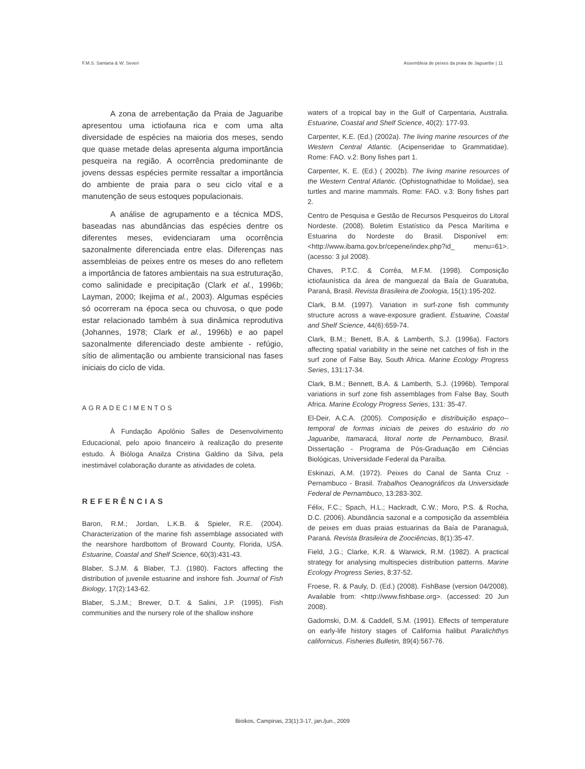F.M.S. Santana & W. Severi Assembleia de peixes da praia de Jaguaribe | 11
A zona de arrebentação da Praia de Jaguaribe apresentou uma ictiofauna rica e com uma alta diversidade de espécies na maioria dos meses, sendo que quase metade delas apresenta alguma importância pesqueira na região. A ocorrência predominante de jovens dessas espécies permite ressaltar a importância do ambiente de praia para o seu ciclo vital e a manutenção de seus estoques populacionais.
A análise de agrupamento e a técnica MDS, baseadas nas abundâncias das espécies dentre os diferentes meses, evidenciaram uma ocorrência sazonalmente diferenciada entre elas. Diferenças nas assembleias de peixes entre os meses do ano refletem a importância de fatores ambientais na sua estruturação, como salinidade e precipitação (Clark et al., 1996b; Layman, 2000; Ikejima et al., 2003). Algumas espécies só ocorreram na época seca ou chuvosa, o que pode estar relacionado também à sua dinâmica reprodutiva (Johannes, 1978; Clark et al., 1996b) e ao papel sazonalmente diferenciado deste ambiente - refúgio, sítio de alimentação ou ambiente transicional nas fases iniciais do ciclo de vida.
AGRADECIMENTOS
À Fundação Apolônio Salles de Desenvolvimento Educacional, pelo apoio financeiro à realização do presente estudo. À Bióloga Anailza Cristina Galdino da Silva, pela inestimável colaboração durante as atividades de coleta.
REFERÊNCIAS
Baron, R.M.; Jordan, L.K.B. & Spieler, R.E. (2004). Characterization of the marine fish assemblage associated with the nearshore hardbottom of Broward County, Florida, USA. Estuarine, Coastal and Shelf Science, 60(3):431-43.
Blaber, S.J.M. & Blaber, T.J. (1980). Factors affecting the distribution of juvenile estuarine and inshore fish. Journal of Fish Biology, 17(2):143-62.
Blaber, S.J.M.; Brewer, D.T. & Salini, J.P. (1995). Fish communities and the nursery role of the shallow inshore
waters of a tropical bay in the Gulf of Carpentaria, Australia. Estuarine, Coastal and Shelf Science, 40(2): 177-93.
Carpenter, K.E. (Ed.) (2002a). The living marine resources of the Western Central Atlantic. (Acipenseridae to Grammatidae). Rome: FAO. v.2: Bony fishes part 1.
Carpenter, K. E. (Ed.) ( 2002b). The living marine resources of the Western Central Atlantic. (Ophistognathidae to Molidae), sea turtles and marine mammals. Rome: FAO. v.3: Bony fishes part 2.
Centro de Pesquisa e Gestão de Recursos Pesqueiros do Litoral Nordeste. (2008). Boletim Estatístico da Pesca Marítima e Estuarina do Nordeste do Brasil. Disponível em: <http://www.ibama.gov.br/cepene/index.php?id_ menu=61>. (acesso: 3 jul 2008).
Chaves, P.T.C. & Corrêa, M.F.M. (1998). Composição ictiofaunística da área de manguezal da Baía de Guaratuba, Paraná, Brasil. Revista Brasileira de Zoologia, 15(1):195-202.
Clark, B.M. (1997). Variation in surf-zone fish community structure across a wave-exposure gradient. Estuarine, Coastal and Shelf Science, 44(6):659-74.
Clark, B.M.; Benett, B.A. & Lamberth, S.J. (1996a). Factors affecting spatial variability in the seine net catches of fish in the surf zone of False Bay, South Africa. Marine Ecology Progress Series, 131:17-34.
Clark, B.M.; Bennett, B.A. & Lamberth, S.J. (1996b). Temporal variations in surf zone fish assemblages from False Bay, South Africa. Marine Ecology Progress Series, 131: 35-47.
El-Deir, A.C.A. (2005). Composição e distribuição espaço--temporal de formas iniciais de peixes do estuário do rio Jaguaribe, Itamaracá, litoral norte de Pernambuco, Brasil. Dissertação - Programa de Pós-Graduação em Ciências Biológicas, Universidade Federal da Paraíba.
Eskinazi, A.M. (1972). Peixes do Canal de Santa Cruz - Pernambuco - Brasil. Trabalhos Oeanográficos da Universidade Federal de Pernambuco, 13:283-302.
Félix, F.C.; Spach, H.L.; Hackradt, C.W.; Moro, P.S. & Rocha, D.C. (2006). Abundância sazonal e a composição da assembléia de peixes em duas praias estuarinas da Baía de Paranaguá, Paraná. Revista Brasileira de Zoociências, 8(1):35-47.
Field, J.G.; Clarke, K.R. & Warwick, R.M. (1982). A practical strategy for analysing multispecies distribution patterns. Marine Ecology Progress Series, 8:37-52.
Froese, R. & Pauly, D. (Ed.) (2008). FishBase (version 04/2008). Available from: <http://www.fishbase.org>. (accessed: 20 Jun 2008).
Gadomski, D.M. & Caddell, S.M. (1991). Effects of temperature on early-life history stages of California halibut Paralichthys californicus. Fisheries Bulletin, 89(4):567-76.
Bioikos, Campinas, 23(1):3-17, jan./jun., 2009